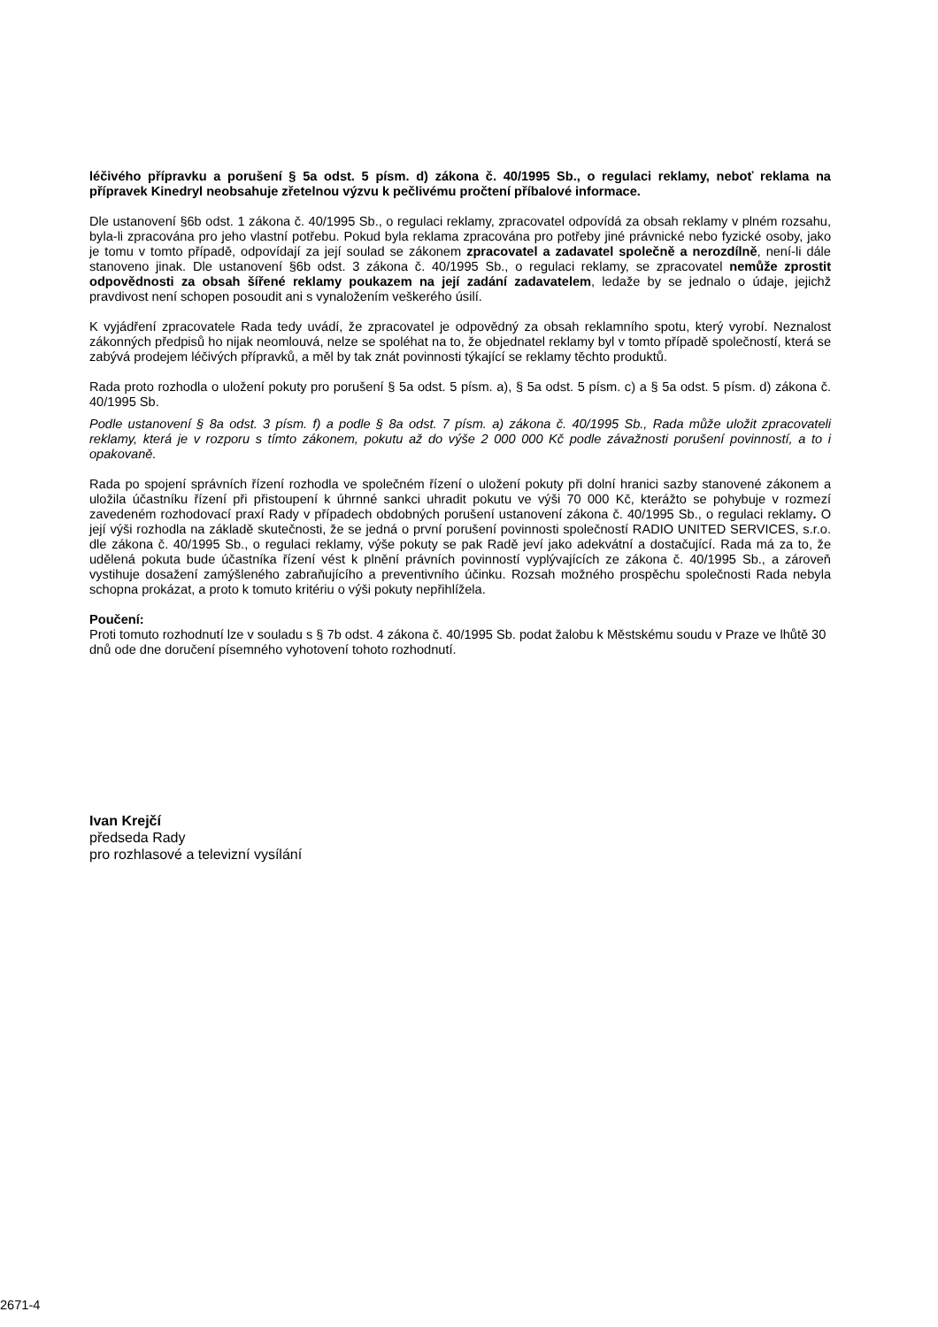léčivého přípravku a porušení § 5a odst. 5 písm. d) zákona č. 40/1995 Sb., o regulaci reklamy, neboť reklama na přípravek Kinedryl neobsahuje zřetelnou výzvu k pečlivému pročtení příbalové informace.
Dle ustanovení §6b odst. 1 zákona č. 40/1995 Sb., o regulaci reklamy, zpracovatel odpovídá za obsah reklamy v plném rozsahu, byla-li zpracována pro jeho vlastní potřebu. Pokud byla reklama zpracována pro potřeby jiné právnické nebo fyzické osoby, jako je tomu v tomto případě, odpovídají za její soulad se zákonem zpracovatel a zadavatel společně a nerozdílně, není-li dále stanoveno jinak. Dle ustanovení §6b odst. 3 zákona č. 40/1995 Sb., o regulaci reklamy, se zpracovatel nemůže zprostit odpovědnosti za obsah šířené reklamy poukazem na její zadání zadavatelem, ledaže by se jednalo o údaje, jejichž pravdivost není schopen posoudit ani s vynaložením veškerého úsilí.
K vyjádření zpracovatele Rada tedy uvádí, že zpracovatel je odpovědný za obsah reklamního spotu, který vyrobí. Neznalost zákonných předpisů ho nijak neomlouvá, nelze se spoléhat na to, že objednatel reklamy byl v tomto případě společností, která se zabývá prodejem léčivých přípravků, a měl by tak znát povinnosti týkající se reklamy těchto produktů.
Rada proto rozhodla o uložení pokuty pro porušení § 5a odst. 5 písm. a), § 5a odst. 5 písm. c) a § 5a odst. 5 písm. d) zákona č. 40/1995 Sb.
Podle ustanovení § 8a odst. 3 písm. f) a podle § 8a odst. 7 písm. a) zákona č. 40/1995 Sb., Rada může uložit zpracovateli reklamy, která je v rozporu s tímto zákonem, pokutu až do výše 2 000 000 Kč podle závažnosti porušení povinností, a to i opakovaně.
Rada po spojení správních řízení rozhodla ve společném řízení o uložení pokuty při dolní hranici sazby stanovené zákonem a uložila účastníku řízení při přistoupení k úhrnné sankci uhradit pokutu ve výši 70 000 Kč, kterážto se pohybuje v rozmezí zavedeném rozhodovací praxí Rady v případech obdobných porušení ustanovení zákona č. 40/1995 Sb., o regulaci reklamy. O její výši rozhodla na základě skutečnosti, že se jedná o první porušení povinnosti společností RADIO UNITED SERVICES, s.r.o. dle zákona č. 40/1995 Sb., o regulaci reklamy, výše pokuty se pak Radě jeví jako adekvátní a dostačující. Rada má za to, že udělená pokuta bude účastníka řízení vést k plnění právních povinností vyplývajících ze zákona č. 40/1995 Sb., a zároveň vystihuje dosažení zamýšleného zabraňujícího a preventivního účinku. Rozsah možného prospěchu společnosti Rada nebyla schopna prokázat, a proto k tomuto kritériu o výši pokuty nepřihlížela.
Poučení:
Proti tomuto rozhodnutí lze v souladu s § 7b odst. 4 zákona č. 40/1995 Sb. podat žalobu k Městskému soudu v Praze ve lhůtě 30 dnů ode dne doručení písemného vyhotovení tohoto rozhodnutí.
Ivan Krejčí
předseda Rady
pro rozhlasové a televizní vysílání
2671-4